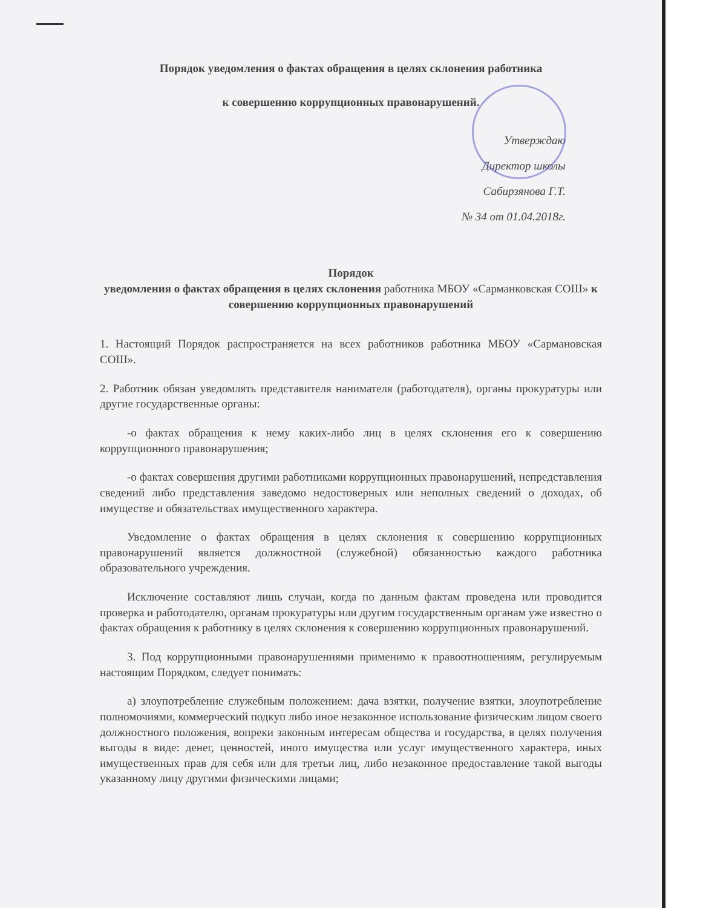Порядок уведомления о фактах обращения в целях склонения работника
к совершению коррупционных правонарушений.
Утверждаю
Директор школы
Сабирзянова Г.Т.
№ 34 от 01.04.2018г.
Порядок
уведомления о фактах обращения в целях склонения работника МБОУ «Сарманковская СОШ» к совершению коррупционных правонарушений
1. Настоящий Порядок распространяется на всех работников работника МБОУ «Сармановская СОШ».
2. Работник обязан уведомлять представителя нанимателя (работодателя), органы прокуратуры или другие государственные органы:
-о фактах обращения к нему каких-либо лиц в целях склонения его к совершению коррупционного правонарушения;
-о фактах совершения другими работниками коррупционных правонарушений, непредставления сведений либо представления заведомо недостоверных или неполных сведений о доходах, об имуществе и обязательствах имущественного характера.
Уведомление о фактах обращения в целях склонения к совершению коррупционных правонарушений является должностной (служебной) обязанностью каждого работника образовательного учреждения.
Исключение составляют лишь случаи, когда по данным фактам проведена или проводится проверка и работодателю, органам прокуратуры или другим государственным органам уже известно о фактах обращения к работнику в целях склонения к совершению коррупционных правонарушений.
3. Под коррупционными правонарушениями применимо к правоотношениям, регулируемым настоящим Порядком, следует понимать:
а) злоупотребление служебным положением: дача взятки, получение взятки, злоупотребление полномочиями, коммерческий подкуп либо иное незаконное использование физическим лицом своего должностного положения, вопреки законным интересам общества и государства, в целях получения выгоды в виде: денег, ценностей, иного имущества или услуг имущественного характера, иных имущественных прав для себя или для третьи лиц, либо незаконное предоставление такой выгоды указанному лицу другими физическими лицами;